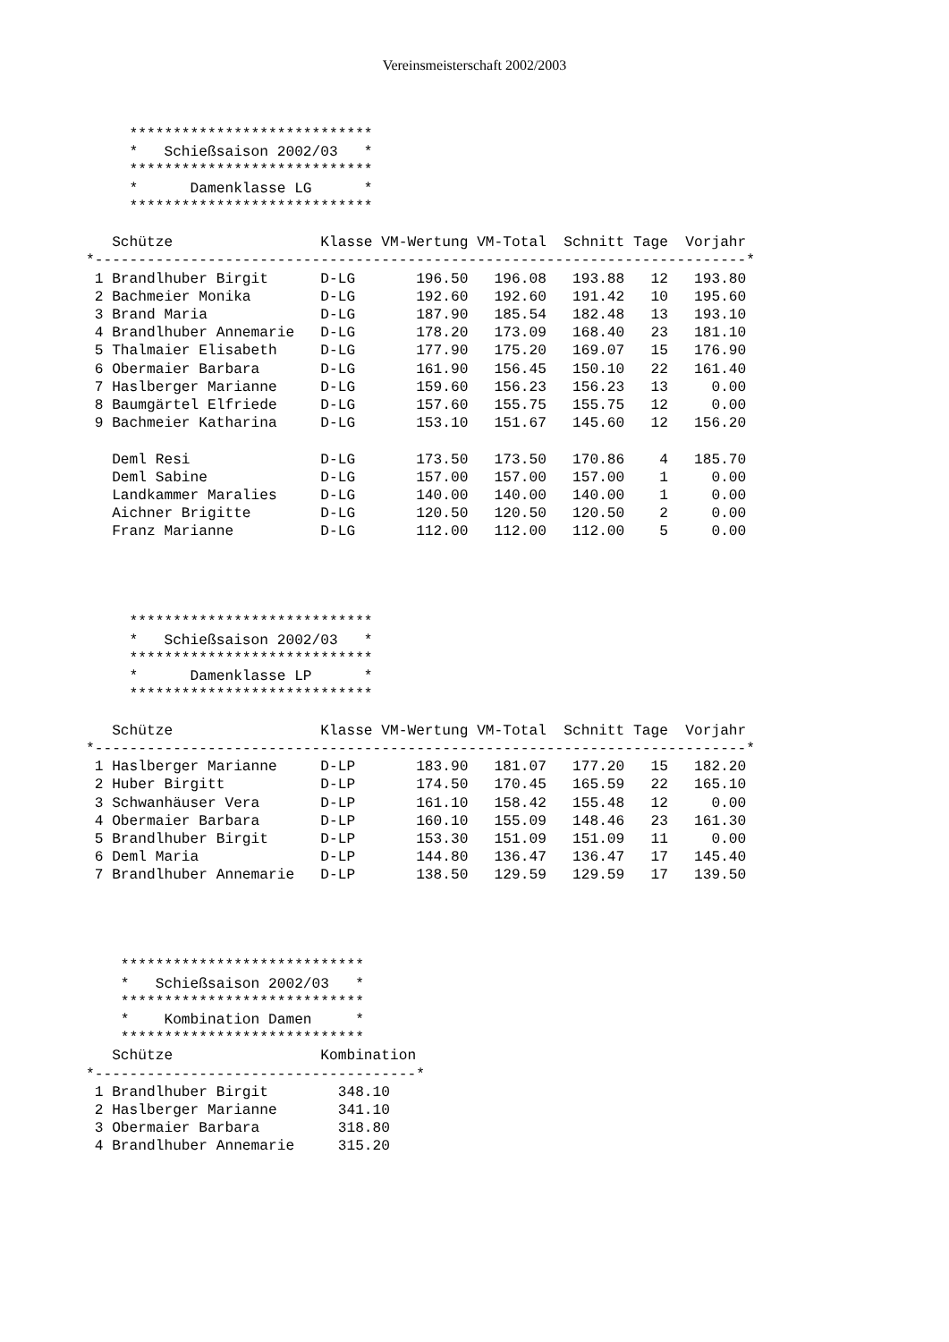Vereinsmeisterschaft 2002/2003
     ****************************
     *   Schießsaison 2002/03   *
     ****************************
     *      Damenklasse LG      *
     ****************************

   Schütze                 Klasse VM-Wertung VM-Total  Schnitt Tage  Vorjahr
*---------------------------------------------------------------------------*
 1 Brandlhuber Birgit      D-LG       196.50   196.08   193.88   12   193.80
 2 Bachmeier Monika        D-LG       192.60   192.60   191.42   10   195.60
 3 Brand Maria             D-LG       187.90   185.54   182.48   13   193.10
 4 Brandlhuber Annemarie   D-LG       178.20   173.09   168.40   23   181.10
 5 Thalmaier Elisabeth     D-LG       177.90   175.20   169.07   15   176.90
 6 Obermaier Barbara       D-LG       161.90   156.45   150.10   22   161.40
 7 Haslberger Marianne     D-LG       159.60   156.23   156.23   13     0.00
 8 Baumgärtel Elfriede     D-LG       157.60   155.75   155.75   12     0.00
 9 Bachmeier Katharina     D-LG       153.10   151.67   145.60   12   156.20

   Deml Resi               D-LG       173.50   173.50   170.86    4   185.70
   Deml Sabine             D-LG       157.00   157.00   157.00    1     0.00
   Landkammer Maralies     D-LG       140.00   140.00   140.00    1     0.00
   Aichner Brigitte        D-LG       120.50   120.50   120.50    2     0.00
   Franz Marianne          D-LG       112.00   112.00   112.00    5     0.00




     ****************************
     *   Schießsaison 2002/03   *
     ****************************
     *      Damenklasse LP      *
     ****************************

   Schütze                 Klasse VM-Wertung VM-Total  Schnitt Tage  Vorjahr
*---------------------------------------------------------------------------*
 1 Haslberger Marianne     D-LP       183.90   181.07   177.20   15   182.20
 2 Huber Birgitt           D-LP       174.50   170.45   165.59   22   165.10
 3 Schwanhäuser Vera       D-LP       161.10   158.42   155.48   12     0.00
 4 Obermaier Barbara       D-LP       160.10   155.09   148.46   23   161.30
 5 Brandlhuber Birgit      D-LP       153.30   151.09   151.09   11     0.00
 6 Deml Maria              D-LP       144.80   136.47   136.47   17   145.40
 7 Brandlhuber Annemarie   D-LP       138.50   129.59   129.59   17   139.50




    ****************************
    *   Schießsaison 2002/03   *
    ****************************
    *    Kombination Damen     *
    ****************************
   Schütze                 Kombination
*-------------------------------------*
 1 Brandlhuber Birgit        348.10
 2 Haslberger Marianne       341.10
 3 Obermaier Barbara         318.80
 4 Brandlhuber Annemarie     315.20